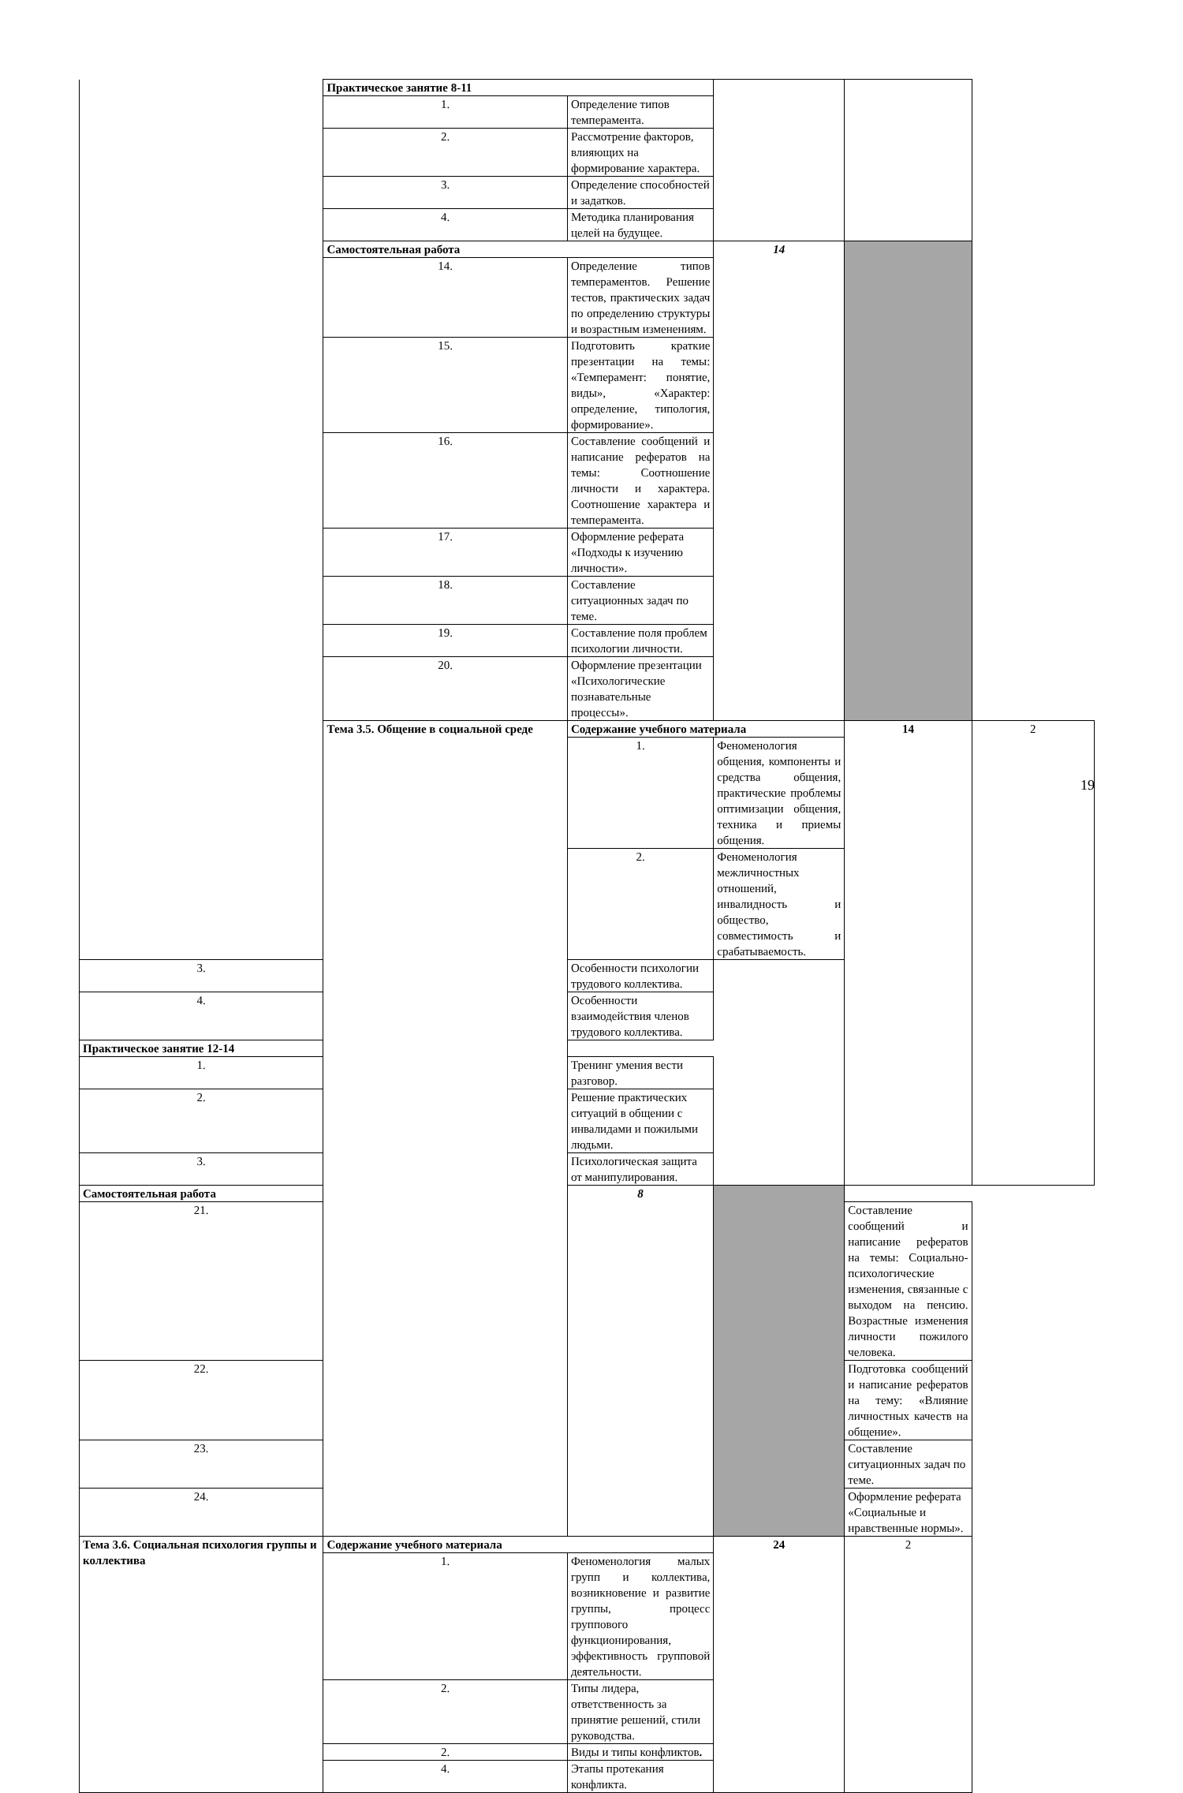| | Практическое занятие 8-11 | | | | |
| | 1. | Определение типов темперамента. | | | |
| | 2. | Рассмотрение факторов, влияющих на формирование характера. | | | |
| | 3. | Определение способностей и задатков. | | | |
| | 4. | Методика планирования целей на будущее. | | | |
| | Самостоятельная работа | | 14 | | |
| | 14. | Определение типов темпераментов. Решение тестов, практических задач по определению структуры и возрастным изменениям. | | | |
| | 15. | Подготовить краткие презентации на темы: «Темперамент: понятие, виды», «Характер: определение, типология, формирование». | | | |
| | 16. | Составление сообщений и написание рефератов на темы: Соотношение личности и характера. Соотношение характера и темперамента. | | | |
| | 17. | Оформление реферата «Подходы к изучению личности». | | | |
| | 18. | Составление ситуационных задач по теме. | | | |
| | 19. | Составление поля проблем психологии личности. | | | |
| | 20. | Оформление презентации «Психологические познавательные процессы». | | | |
| | Тема 3.5. Общение в социальной среде | Содержание учебного материала | | 14 | 2 |
| | | 1. | Феноменология общения, компоненты и средства общения, практические проблемы оптимизации общения, техника и приемы общения. | | |
| | | 2. | Феноменология межличностных отношений, инвалидность и общество, совместимость и срабатываемость. | | |
| 3. | | Особенности психологии трудового коллектива. | | | |
| 4. | | Особенности взаимодействия членов трудового коллектива. | | | |
| Практическое занятие 12-14 | | | | | |
| 1. | | Тренинг умения вести разговор. | | | |
| 2. | | Решение практических ситуаций в общении с инвалидами и пожилыми людьми. | | | |
| 3. | | Психологическая защита от манипулирования. | | | |
| Самостоятельная работа | | 8 | | | |
| 21. | | | | Составление сообщений и написание рефератов на темы: Социально-психологические изменения, связанные с выходом на пенсию. Возрастные изменения личности пожилого человека. | |
| 22. | | | | Подготовка сообщений и написание рефератов на тему: «Влияние личностных качеств на общение». | |
| 23. | | | | Составление ситуационных задач по теме. | |
| 24. | | | | Оформление реферата «Социальные и нравственные нормы». | |
| Тема 3.6. Социальная психология группы и коллектива | Содержание учебного материала | | 24 | 2 | |
| | 1. | Феноменология малых групп и коллектива, возникновение и развитие группы, процесс группового функционирования, эффективность групповой деятельности. | | | |
| | 2. | Типы лидера, ответственность за принятие решений, стили руководства. | | | |
| | 2. | Виды и типы конфликтов . | | | |
| | 4. | Этапы протекания конфликта. | | | |
19